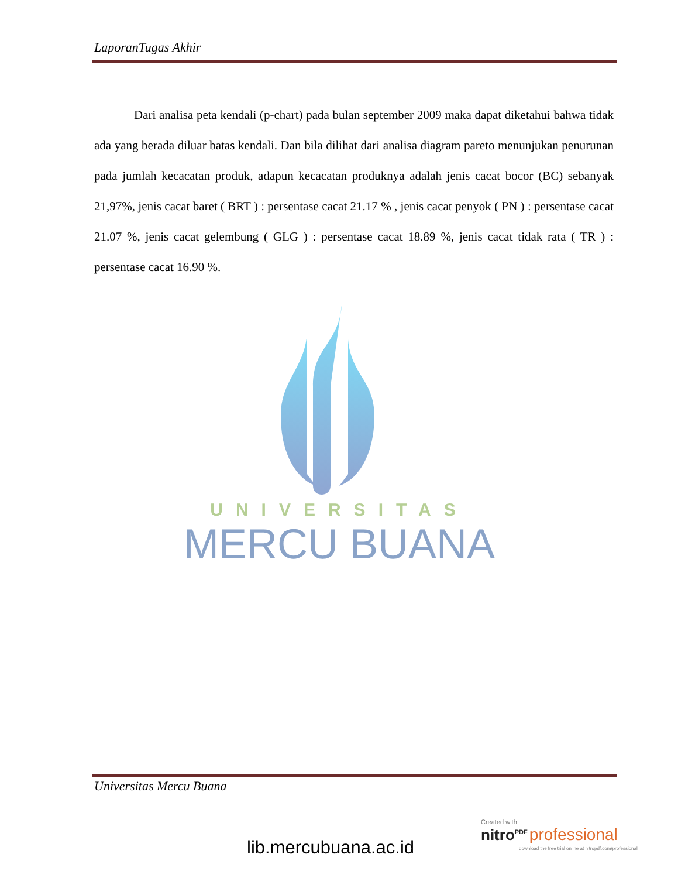LaporanTugas Akhir
Dari analisa peta kendali (p-chart) pada bulan september 2009 maka dapat diketahui bahwa tidak ada yang berada diluar batas kendali. Dan bila dilihat dari analisa diagram pareto menunjukan penurunan pada jumlah kecacatan produk, adapun kecacatan produknya adalah jenis cacat bocor (BC) sebanyak 21,97%, jenis cacat baret ( BRT ) : persentase cacat 21.17 % , jenis cacat penyok ( PN ) : persentase cacat 21.07 %, jenis cacat gelembung ( GLG ) : persentase cacat 18.89 %, jenis cacat tidak rata ( TR ) : persentase cacat 16.90 %.
UNIVERSITAS
MERCU BUANA
Universitas Mercu Buana
lib.mercubuana.ac.id
Created with
nitro<sup>PDF</sup> professional
download the free trial online at nitropdf.com/professional